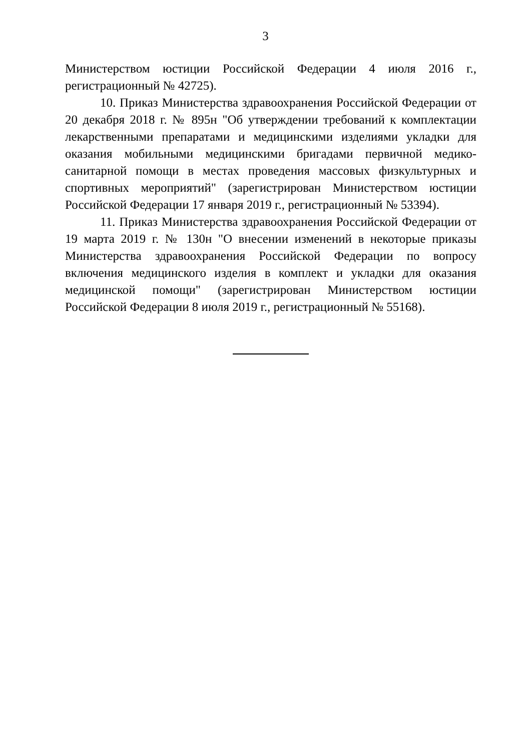3
Министерством юстиции Российской Федерации 4 июля 2016 г., регистрационный № 42725).
10. Приказ Министерства здравоохранения Российской Федерации от 20 декабря 2018 г. № 895н "Об утверждении требований к комплектации лекарственными препаратами и медицинскими изделиями укладки для оказания мобильными медицинскими бригадами первичной медико-санитарной помощи в местах проведения массовых физкультурных и спортивных мероприятий" (зарегистрирован Министерством юстиции Российской Федерации 17 января 2019 г., регистрационный № 53394).
11. Приказ Министерства здравоохранения Российской Федерации от 19 марта 2019 г. № 130н "О внесении изменений в некоторые приказы Министерства здравоохранения Российской Федерации по вопросу включения медицинского изделия в комплект и укладки для оказания медицинской помощи" (зарегистрирован Министерством юстиции Российской Федерации 8 июля 2019 г., регистрационный № 55168).